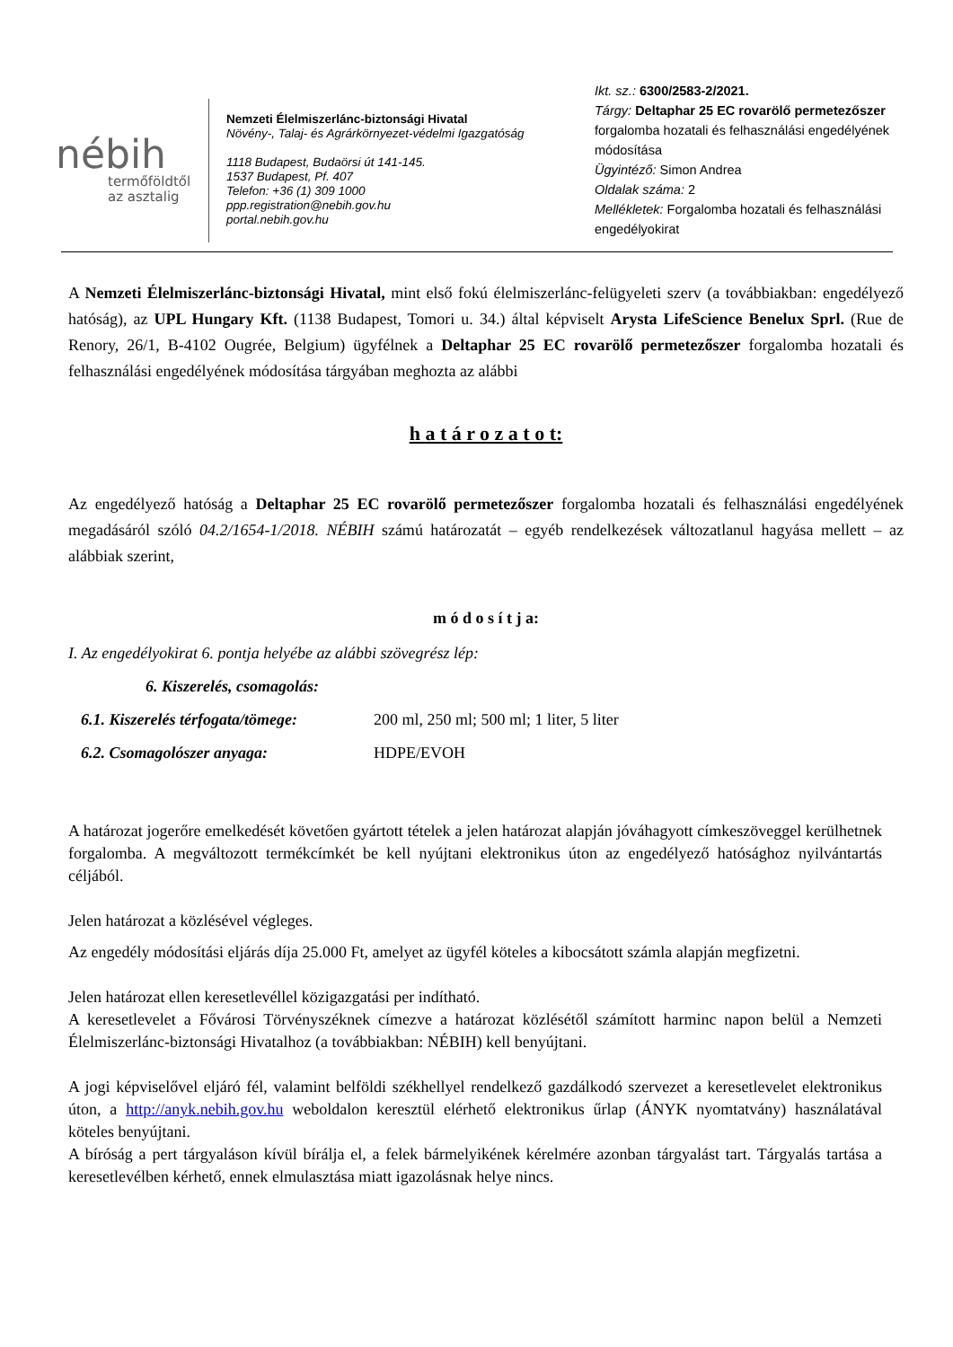nébih
termőföldtől
az asztalig
Nemzeti Élelmiszerlánc-biztonsági Hivatal
Növény-, Talaj- és Agrárkörnyezet-védelmi Igazgatóság
1118 Budapest, Budaörsi út 141-145.
1537 Budapest, Pf. 407
Telefon: +36 (1) 309 1000
ppp.registration@nebih.gov.hu
portal.nebih.gov.hu
Ikt. sz.: 6300/2583-2/2021.
Tárgy: Deltaphar 25 EC rovarölő permetezőszer forgalomba hozatali és felhasználási engedélyének módosítása
Ügyintéző: Simon Andrea
Oldalak száma: 2
Mellékletek: Forgalomba hozatali és felhasználási engedélyokirat
A Nemzeti Élelmiszerlánc-biztonsági Hivatal, mint első fokú élelmiszerlánc-felügyeleti szerv (a továbbiakban: engedélyező hatóság), az UPL Hungary Kft. (1138 Budapest, Tomori u. 34.) által képviselt Arysta LifeScience Benelux Sprl. (Rue de Renory, 26/1, B-4102 Ougrée, Belgium) ügyfélnek a Deltaphar 25 EC rovarölő permetezőszer forgalomba hozatali és felhasználási engedélyének módosítása tárgyában meghozta az alábbi
h a t á r o z a t o t:
Az engedélyező hatóság a Deltaphar 25 EC rovarölő permetezőszer forgalomba hozatali és felhasználási engedélyének megadásáról szóló 04.2/1654-1/2018. NÉBIH számú határozatát – egyéb rendelkezések változatlanul hagyása mellett – az alábbiak szerint,
m ó d o s í t j a:
I. Az engedélyokirat 6. pontja helyébe az alábbi szövegrész lép:
6. Kiszerelés, csomagolás:
6.1. Kiszerelés térfogata/tömege: 200 ml, 250 ml; 500 ml; 1 liter, 5 liter
6.2. Csomagolószer anyaga: HDPE/EVOH
A határozat jogerőre emelkedését követően gyártott tételek a jelen határozat alapján jóváhagyott címkeszöveggel kerülhetnek forgalomba. A megváltozott termékcímkét be kell nyújtani elektronikus úton az engedélyező hatósághoz nyilvántartás céljából.
Jelen határozat a közlésével végleges.
Az engedély módosítási eljárás díja 25.000 Ft, amelyet az ügyfél köteles a kibocsátott számla alapján megfizetni.
Jelen határozat ellen keresetlevéllel közigazgatási per indítható.
A keresetlevelet a Fővárosi Törvényszéknek címezve a határozat közlésétől számított harminc napon belül a Nemzeti Élelmiszerlánc-biztonsági Hivatalhoz (a továbbiakban: NÉBIH) kell benyújtani.
A jogi képviselővel eljáró fél, valamint belföldi székhellyel rendelkező gazdálkodó szervezet a keresetlevelet elektronikus úton, a http://anyk.nebih.gov.hu weboldalon keresztül elérhető elektronikus űrlap (ÁNYK nyomtatvány) használatával köteles benyújtani.
A bíróság a pert tárgyaláson kívül bírálja el, a felek bármelyikének kérelmére azonban tárgyalást tart. Tárgyalás tartása a keresetlevélben kérhető, ennek elmulasztása miatt igazolásnak helye nincs.